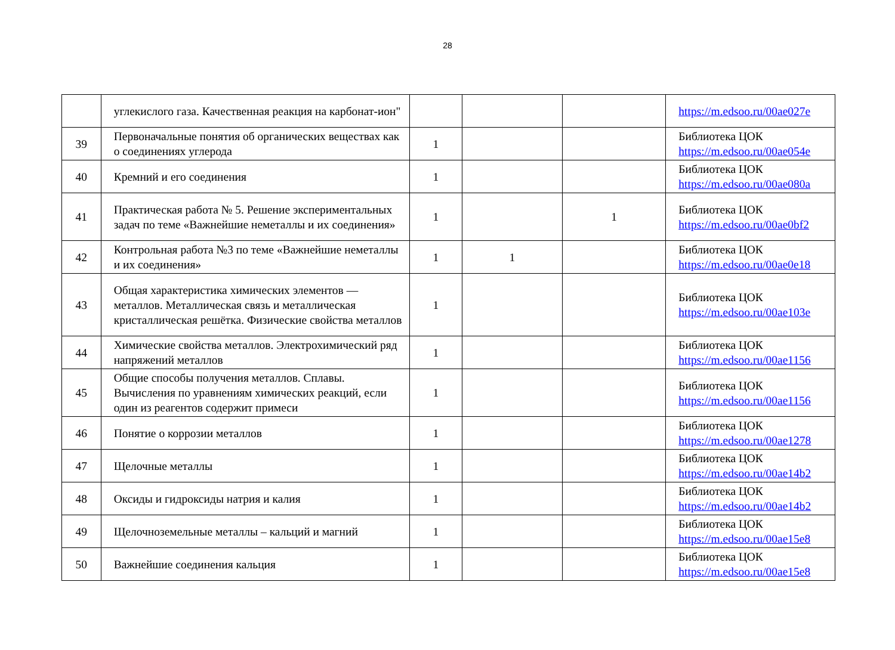28
| | углекислого газа. Качественная реакция на карбонат-ион" | | | | https://m.edsoo.ru/00ae027e |
| 39 | Первоначальные понятия об органических веществах как о соединениях углерода | 1 | | | Библиотека ЦОК https://m.edsoo.ru/00ae054e |
| 40 | Кремний и его соединения | 1 | | | Библиотека ЦОК https://m.edsoo.ru/00ae080a |
| 41 | Практическая работа № 5. Решение экспериментальных задач по теме «Важнейшие неметаллы и их соединения» | 1 | | 1 | Библиотека ЦОК https://m.edsoo.ru/00ae0bf2 |
| 42 | Контрольная работа №3 по теме «Важнейшие неметаллы и их соединения» | 1 | 1 | | Библиотека ЦОК https://m.edsoo.ru/00ae0e18 |
| 43 | Общая характеристика химических элементов — металлов. Металлическая связь и металлическая кристаллическая решётка. Физические свойства металлов | 1 | | | Библиотека ЦОК https://m.edsoo.ru/00ae103e |
| 44 | Химические свойства металлов. Электрохимический ряд напряжений металлов | 1 | | | Библиотека ЦОК https://m.edsoo.ru/00ae1156 |
| 45 | Общие способы получения металлов. Сплавы. Вычисления по уравнениям химических реакций, если один из реагентов содержит примеси | 1 | | | Библиотека ЦОК https://m.edsoo.ru/00ae1156 |
| 46 | Понятие о коррозии металлов | 1 | | | Библиотека ЦОК https://m.edsoo.ru/00ae1278 |
| 47 | Щелочные металлы | 1 | | | Библиотека ЦОК https://m.edsoo.ru/00ae14b2 |
| 48 | Оксиды и гидроксиды натрия и калия | 1 | | | Библиотека ЦОК https://m.edsoo.ru/00ae14b2 |
| 49 | Щелочноземельные металлы – кальций и магний | 1 | | | Библиотека ЦОК https://m.edsoo.ru/00ae15e8 |
| 50 | Важнейшие соединения кальция | 1 | | | Библиотека ЦОК https://m.edsoo.ru/00ae15e8 |